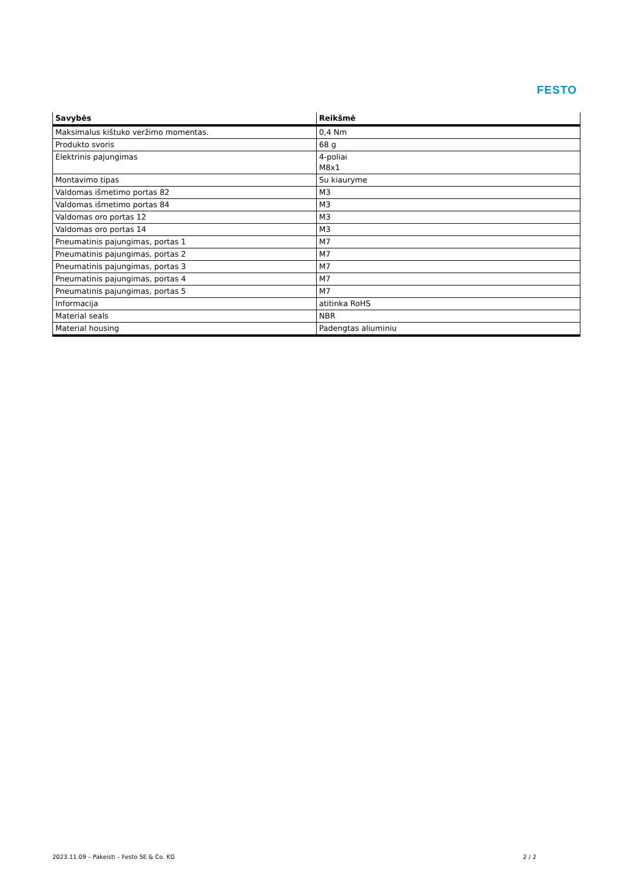FESTO
| Savybės | Reikšmė |
| --- | --- |
| Maksimalus kištuko veržimo momentas. | 0,4 Nm |
| Produkto svoris | 68 g |
| Elektrinis pajungimas | 4-poliai M8x1 |
| Montavimo tipas | Su kiauryme |
| Valdomas išmetimo portas 82 | M3 |
| Valdomas išmetimo portas 84 | M3 |
| Valdomas oro portas 12 | M3 |
| Valdomas oro portas 14 | M3 |
| Pneumatinis pajungimas, portas 1 | M7 |
| Pneumatinis pajungimas, portas 2 | M7 |
| Pneumatinis pajungimas, portas 3 | M7 |
| Pneumatinis pajungimas, portas 4 | M7 |
| Pneumatinis pajungimas, portas 5 | M7 |
| Informacija | atitinka RoHS |
| Material seals | NBR |
| Material housing | Padengtas aliuminiu |
2023.11.09 – Pakeisti – Festo SE & Co. KG 2 / 2